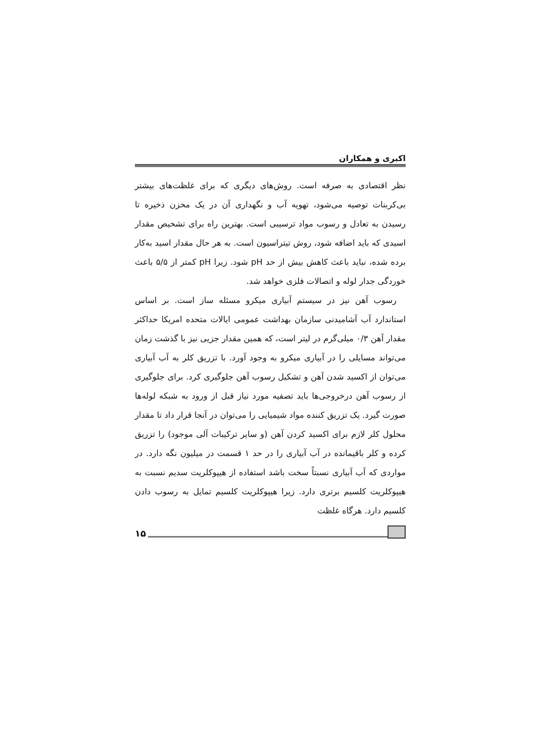اکبری و همکاران
نظر اقتصادی به صرفه است. روش‌های دیگری که برای غلظت‌های بیشتر بی‌کربنات توصیه می‌شود، تهویه آب و نگهداری آن در یک مخزن ذخیره تا رسیدن به تعادل و رسوب مواد ترسیبی است. بهترین راه برای تشخیص مقدار اسیدی که باید اضافه شود، روش تیتراسیون است. به هر حال مقدار اسید به‌کار برده شده، نباید باعث کاهش بیش از حد pH شود. زیرا pH کمتر از ۵/۵ باعث خوردگی جدار لوله و اتصالات فلزی خواهد شد.
رسوب آهن نیز در سیستم آبیاری میکرو مسئله ساز است. بر اساس استاندارد آب آشامیدنی سازمان بهداشت عمومی ایالات متحده امریکا حداکثر مقدار آهن ۰/۳ میلی‌گرم در لیتر است، که همین مقدار جزیی نیز با گذشت زمان می‌تواند مسایلی را در آبیاری میکرو به وجود آورد. با تزریق کلر به آب آبیاری می‌توان از اکسید شدن آهن و تشکیل رسوب آهن جلوگیری کرد. برای جلوگیری از رسوب آهن درخروجی‌ها باید تصفیه مورد نیاز قبل از ورود به شبکه لوله‌ها صورت گیرد. یک تزریق کننده مواد شیمیایی را می‌توان در آنجا قرار داد تا مقدار محلول کلر لازم برای اکسید کردن آهن (و سایر ترکیبات آلی موجود) را تزریق کرده و کلر باقیمانده در آب آبیاری را در حد ۱ قسمت در میلیون نگه دارد. در مواردی که آب آبیاری نسبتاً سخت باشد استفاده از هیپوکلریت سدیم نسبت به هیپوکلریت کلسیم برتری دارد. زیرا هیپوکلریت کلسیم تمایل به رسوب دادن کلسیم دارد. هرگاه غلظت
۱۵